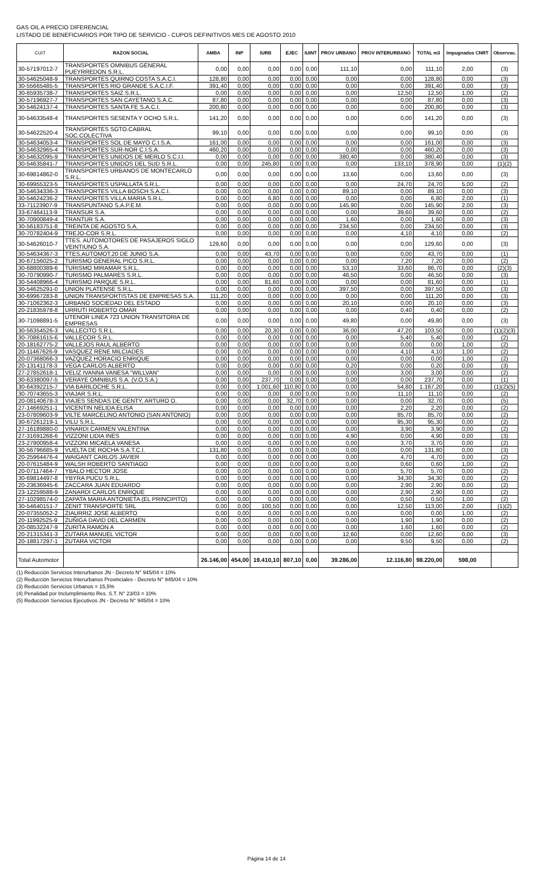GAS OIL A PRECIO DIFERENCIAL
LISTADO DE BENEFICIARIOS POR TIPO DE SERVICIO - CUPOS DEFINITIVOS MES DE AGOSTO 2010
| CUIT | RAZON SOCIAL | AMBA | INP | IURB | EJEC | IUINT | PROV URBANO | PROV INTERURBANO | TOTAL m3 | Impugnados CNRT | Observac. |
| --- | --- | --- | --- | --- | --- | --- | --- | --- | --- | --- | --- |
| 30-57197012-7 | TRANSPORTES OMNIBUS GENERAL PUEYRREDON S.R.L. | 0,00 | 0,00 | 0,00 | 0,00 | 0,00 | 111,10 | 0,00 | 111,10 | 2,00 | (3) |
| 30-54625048-9 | TRANSPORTES QUIRNO COSTA S.A.C.I. | 128,80 | 0,00 | 0,00 | 0,00 | 0,00 | 0,00 | 0,00 | 128,80 | 0,00 | (3) |
| 30-55665485-5 | TRANSPORTES RIO GRANDE S.A.C.I.F. | 391,40 | 0,00 | 0,00 | 0,00 | 0,00 | 0,00 | 0,00 | 391,40 | 0,00 | (3) |
| 30-65935738-7 | TRANSPORTES SAIZ S.R.L. | 0,00 | 0,00 | 0,00 | 0,00 | 0,00 | 0,00 | 12,50 | 12,50 | 1,00 | (2) |
| 30-57196927-7 | TRANSPORTES SAN CAYETANO S.A.C. | 87,80 | 0,00 | 0,00 | 0,00 | 0,00 | 0,00 | 0,00 | 87,80 | 0,00 | (3) |
| 30-54624137-4 | TRANSPORTES SANTA FE S.A.C.I. | 200,80 | 0,00 | 0,00 | 0,00 | 0,00 | 0,00 | 0,00 | 200,80 | 0,00 | (3) |
| 30-54633548-4 | TRANSPORTES SESENTA Y OCHO S.R.L. | 141,20 | 0,00 | 0,00 | 0,00 | 0,00 | 0,00 | 0,00 | 141,20 | 0,00 | (3) |
| 30-54622520-4 | TRANSPORTES SGTO.CABRAL SOC.COLECTIVA | 99,10 | 0,00 | 0,00 | 0,00 | 0,00 | 0,00 | 0,00 | 99,10 | 0,00 | (3) |
| 30-54634053-4 | TRANSPORTES SOL DE MAYO C.I.S.A. | 161,00 | 0,00 | 0,00 | 0,00 | 0,00 | 0,00 | 0,00 | 161,00 | 0,00 | (3) |
| 30-54632965-4 | TRANSPORTES SUR-NOR C.I.S.A. | 460,20 | 0,00 | 0,00 | 0,00 | 0,00 | 0,00 | 0,00 | 460,20 | 0,00 | (3) |
| 30-54632095-9 | TRANSPORTES UNIDOS DE MERLO S.C.I.I. | 0,00 | 0,00 | 0,00 | 0,00 | 0,00 | 380,40 | 0,00 | 380,40 | 0,00 | (3) |
| 30-54635841-7 | TRANSPORTES UNIDOS DEL SUD S.R.L. | 0,00 | 0,00 | 245,80 | 0,00 | 0,00 | 0,00 | 133,10 | 378,90 | 0,00 | (1)(2) |
| 30-69814862-0 | TRANSPORTES URBANOS DE MONTECARLO S.R.L. | 0,00 | 0,00 | 0,00 | 0,00 | 0,00 | 13,60 | 0,00 | 13,60 | 0,00 | (3) |
| 30-69955323-5 | TRANSPORTES USPALLATA S.R.L. | 0,00 | 0,00 | 0,00 | 0,00 | 0,00 | 0,00 | 24,70 | 24,70 | 5,00 | (2) |
| 30-54634336-3 | TRANSPORTES VILLA BOSCH S.A.C.I. | 0,00 | 0,00 | 0,00 | 0,00 | 0,00 | 89,10 | 0,00 | 89,10 | 0,00 | (3) |
| 30-54624236-2 | TRANSPORTES VILLA MARIA S.R.L. | 0,00 | 0,00 | 6,80 | 0,00 | 0,00 | 0,00 | 0,00 | 6,80 | 2,00 | (1) |
| 33-71123907-9 | TRANSPUNTANO S.A.P.E.M. | 0,00 | 0,00 | 0,00 | 0,00 | 0,00 | 145,90 | 0,00 | 145,90 | 2,00 | (3) |
| 33-67464113-9 | TRANSUR S.A. | 0,00 | 0,00 | 0,00 | 0,00 | 0,00 | 0,00 | 39,60 | 39,60 | 0,00 | (2) |
| 30-70900849-4 | TRANTUR S.A. | 0,00 | 0,00 | 0,00 | 0,00 | 0,00 | 1,60 | 0,00 | 1,60 | 0,00 | (3) |
| 30-56183751-8 | TREINTA DE AGOSTO S.A. | 0,00 | 0,00 | 0,00 | 0,00 | 0,00 | 234,50 | 0,00 | 234,50 | 0,00 | (3) |
| 30-70782404-9 | TREJO-COR S.R.L. | 0,00 | 0,00 | 0,00 | 0,00 | 0,00 | 0,00 | 4,10 | 4,10 | 0,00 | (2) |
| 30-54626010-7 | TTES. AUTOMOTORES DE PASAJEROS SIGLO VEINTIUNO S.A. | 129,60 | 0,00 | 0,00 | 0,00 | 0,00 | 0,00 | 0,00 | 129,60 | 0,00 | (3) |
| 30-54634367-3 | TTES.AUTOMOT.20 DE JUNIO S.A. | 0,00 | 0,00 | 43,70 | 0,00 | 0,00 | 0,00 | 0,00 | 43,70 | 0,00 | (1) |
| 30-67156025-2 | TURISMO GENERAL PICO S.R.L. | 0,00 | 0,00 | 0,00 | 0,00 | 0,00 | 0,00 | 7,20 | 7,20 | 0,00 | (2) |
| 30-68800389-6 | TURISMO MIRAMAR S.R.L. | 0,00 | 0,00 | 0,00 | 0,00 | 0,00 | 53,10 | 33,60 | 86,70 | 0,00 | (2)(3) |
| 30-70790990-7 | TURISMO PALMARES S.R.L. | 0,00 | 0,00 | 0,00 | 0,00 | 0,00 | 46,50 | 0,00 | 46,50 | 0,00 | (3) |
| 30-54408966-4 | TURISMO PARQUE S.R.L. | 0,00 | 0,00 | 81,60 | 0,00 | 0,00 | 0,00 | 0,00 | 81,60 | 0,00 | (1) |
| 30-54625291-0 | UNION PLATENSE S.R.L. | 0,00 | 0,00 | 0,00 | 0,00 | 0,00 | 397,50 | 0,00 | 397,50 | 0,00 | (3) |
| 30-69967283-8 | UNION TRANSPORTISTAS DE EMPRESAS S.A. | 111,20 | 0,00 | 0,00 | 0,00 | 0,00 | 0,00 | 0,00 | 111,20 | 0,00 | (3) |
| 30-71062362-3 | URBANO SOCIEDAD DEL ESTADO | 0,00 | 0,00 | 0,00 | 0,00 | 0,00 | 20,10 | 0,00 | 20,10 | 0,00 | (3) |
| 20-21835978-8 | URRUTI ROBERTO OMAR | 0,00 | 0,00 | 0,00 | 0,00 | 0,00 | 0,00 | 0,40 | 0,40 | 0,00 | (2) |
| 30-71098891-5 | UTENOR LINEA 723 UNION TRANSITORIA DE EMPRESAS | 0,00 | 0,00 | 0,00 | 0,00 | 0,00 | 49,80 | 0,00 | 49,80 | 0,00 | (3) |
| 30-56354526-3 | VALLECITO S.R.L. | 0,00 | 0,00 | 20,30 | 0,00 | 0,00 | 36,00 | 47,20 | 103,50 | 0,00 | (1)(2)(3) |
| 30-70861615-6 | VALLECOR S.R.L. | 0,00 | 0,00 | 0,00 | 0,00 | 0,00 | 0,00 | 5,40 | 5,40 | 0,00 | (2) |
| 20-18162775-2 | VALLEJOS RAUL ALBERTO | 0,00 | 0,00 | 0,00 | 0,00 | 0,00 | 0,00 | 0,00 | 0,00 | 1,00 | (2) |
| 20-11467626-9 | VASQUEZ RENE MILCIADES | 0,00 | 0,00 | 0,00 | 0,00 | 0,00 | 0,00 | 4,10 | 4,10 | 1,00 | (2) |
| 20-07368066-3 | VAZQUEZ HORACIO ENRIQUE | 0,00 | 0,00 | 0,00 | 0,00 | 0,00 | 0,00 | 0,00 | 0,00 | 1,00 | (2) |
| 20-13141178-3 | VEGA CARLOS ALBERTO | 0,00 | 0,00 | 0,00 | 0,00 | 0,00 | 0,20 | 0,00 | 0,20 | 0,00 | (3) |
| 27-27852618-1 | VELIZ IVANNA VANESA "WILLVAN" | 0,00 | 0,00 | 0,00 | 0,00 | 0,00 | 0,00 | 3,00 | 3,00 | 0,00 | (2) |
| 30-63380097-5 | VERAYE OMNIBUS S.A. (V.O.S.A.) | 0,00 | 0,00 | 237,70 | 0,00 | 0,00 | 0,00 | 0,00 | 237,70 | 0,00 | (1) |
| 30-64392215-7 | VIA BARILOCHE S.R.L. | 0,00 | 0,00 | 1.001,60 | 110,80 | 0,00 | 0,00 | 54,80 | 1.167,20 | 0,00 | (1)(2)(5) |
| 30-70743655-3 | VIAJAR S.R.L. | 0,00 | 0,00 | 0,00 | 0,00 | 0,00 | 0,00 | 11,10 | 11,10 | 0,00 | (2) |
| 20-08140678-3 | VIAJES SENDAS DE GENTY, ARTURO O. | 0,00 | 0,00 | 0,00 | 32,70 | 0,00 | 0,00 | 0,00 | 32,70 | 0,00 | (5) |
| 27-14669251-1 | VICENTIN NELIDA ELISA | 0,00 | 0,00 | 0,00 | 0,00 | 0,00 | 0,00 | 2,20 | 2,20 | 0,00 | (2) |
| 23-07809603-9 | VILTE MARCELINO ANTONIO (SAN ANTONIO) | 0,00 | 0,00 | 0,00 | 0,00 | 0,00 | 0,00 | 85,70 | 85,70 | 0,00 | (2) |
| 30-67261219-1 | VILU S.R.L. | 0,00 | 0,00 | 0,00 | 0,00 | 0,00 | 0,00 | 95,30 | 95,30 | 0,00 | (2) |
| 27-16189880-0 | VINARDI CARMEN VALENTINA | 0,00 | 0,00 | 0,00 | 0,00 | 0,00 | 0,00 | 3,90 | 3,90 | 0,00 | (2) |
| 27-31691268-6 | VIZZONI LIDIA INES | 0,00 | 0,00 | 0,00 | 0,00 | 0,00 | 4,90 | 0,00 | 4,90 | 0,00 | (3) |
| 23-27900958-4 | VIZZONI MICAELA VANESA | 0,00 | 0,00 | 0,00 | 0,00 | 0,00 | 0,00 | 3,70 | 3,70 | 0,00 | (2) |
| 30-56796685-9 | VUELTA DE ROCHA S.A.T.C.I. | 131,80 | 0,00 | 0,00 | 0,00 | 0,00 | 0,00 | 0,00 | 131,80 | 0,00 | (3) |
| 20-25964476-4 | WAIGANT CARLOS JAVIER | 0,00 | 0,00 | 0,00 | 0,00 | 0,00 | 0,00 | 4,70 | 4,70 | 0,00 | (2) |
| 20-07615484-9 | WALSH ROBERTO SANTIAGO | 0,00 | 0,00 | 0,00 | 0,00 | 0,00 | 0,00 | 0,60 | 0,60 | 1,00 | (2) |
| 20-07117464-7 | YBALO HECTOR JOSE | 0,00 | 0,00 | 0,00 | 0,00 | 0,00 | 0,00 | 5,70 | 5,70 | 0,00 | (2) |
| 30-69814497-8 | YBYRA PUCU S.R.L. | 0,00 | 0,00 | 0,00 | 0,00 | 0,00 | 0,00 | 34,30 | 34,30 | 0,00 | (2) |
| 20-23636945-6 | ZACCARA JUAN EDUARDO | 0,00 | 0,00 | 0,00 | 0,00 | 0,00 | 0,00 | 2,90 | 2,90 | 0,00 | (2) |
| 23-12259588-9 | ZANARDI CARLOS ENRIQUE | 0,00 | 0,00 | 0,00 | 0,00 | 0,00 | 0,00 | 2,90 | 2,90 | 0,00 | (2) |
| 27-10298574-0 | ZAPATA MARIA ANTONIETA (EL PRINCIPITO) | 0,00 | 0,00 | 0,00 | 0,00 | 0,00 | 0,00 | 0,50 | 0,50 | 1,00 | (2) |
| 30-54640151-7 | ZENIT TRANSPORTE SRL | 0,00 | 0,00 | 100,50 | 0,00 | 0,00 | 0,00 | 12,50 | 113,00 | 2,00 | (1)(2) |
| 20-07355052-2 | ZIAURRIZ JOSE ALBERTO | 0,00 | 0,00 | 0,00 | 0,00 | 0,00 | 0,00 | 0,00 | 0,00 | 1,00 | (2) |
| 20-11992525-9 | ZUÑIGA DAVID DEL CARMEN | 0,00 | 0,00 | 0,00 | 0,00 | 0,00 | 0,00 | 1,90 | 1,90 | 0,00 | (2) |
| 20-08532247-9 | ZURITA RAMON A | 0,00 | 0,00 | 0,00 | 0,00 | 0,00 | 0,00 | 1,60 | 1,60 | 0,00 | (2) |
| 20-21315341-3 | ZUTARA MANUEL VICTOR | 0,00 | 0,00 | 0,00 | 0,00 | 0,00 | 12,60 | 0,00 | 12,60 | 0,00 | (3) |
| 20-18817297-1 | ZUTARA VICTOR | 0,00 | 0,00 | 0,00 | 0,00 | 0,00 | 0,00 | 9,50 | 9,50 | 0,00 | (2) |
| Total Automotor | | 26.146,00 | 454,00 | 19.410,10 | 807,10 | 0,00 | 39.286,00 | 12.116,80 | 98.220,00 | 598,00 | |
(1) Reducción Servicios Interurbanos JN - Decreto N° 945/04 = 10%
(2) Reducción Servicios Interurbanos Provinciales - Decreto N° 945/04 = 10%
(3) Reducción Servicios Urbanos = 15,5%
(4) Penalidad por Inclumplimiento Res. S.T. N° 23/03 = 10%
(5) Reducción Servicios Ejecutivos JN - Decreto N° 945/04 = 10%
Página 14 de 14